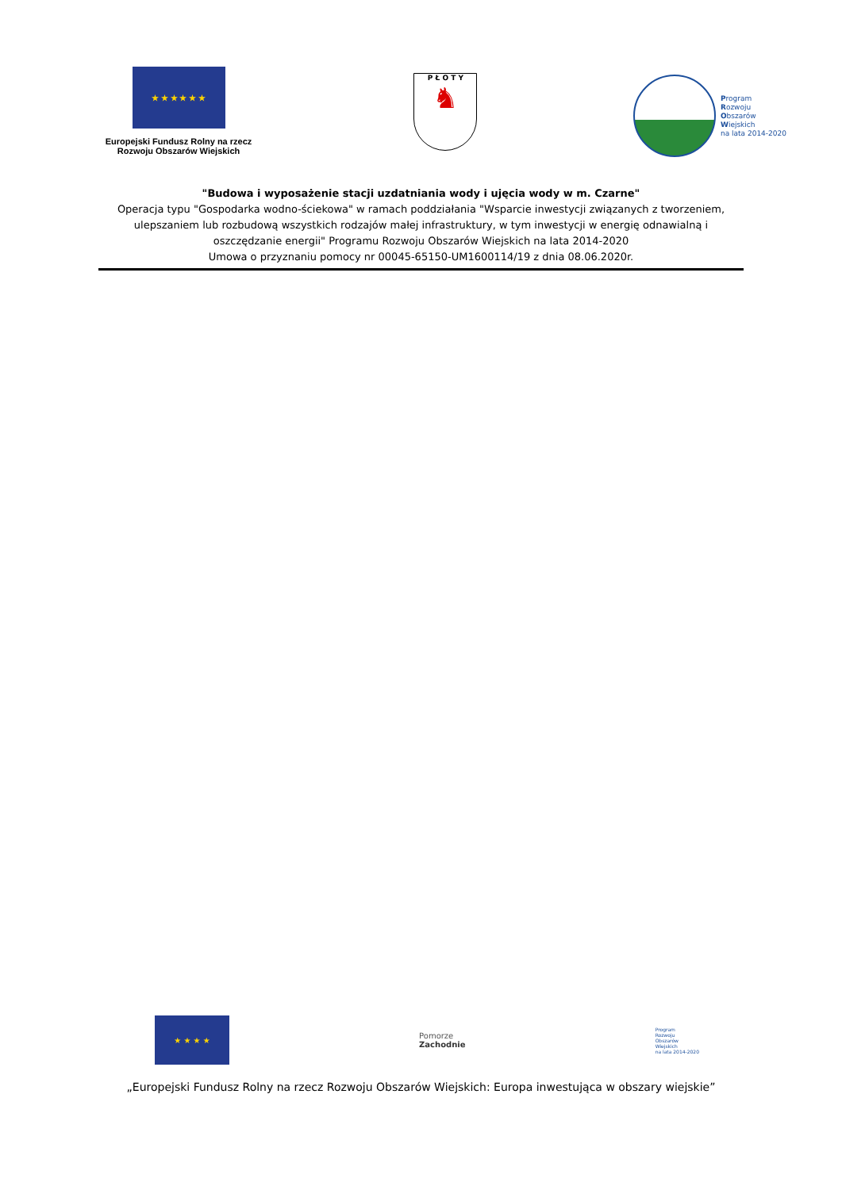★ ★ ★ ★ ★ ★
Europejski Fundusz Rolny na rzecz
Rozwoju Obszarów Wiejskich
P Ł O T Y
♞
Program
Rozwoju
Obszarów
Wiejskich
na lata 2014-2020
"Budowa i wyposażenie stacji uzdatniania wody i ujęcia wody w m. Czarne"
Operacja typu "Gospodarka wodno-ściekowa" w ramach poddziałania "Wsparcie inwestycji związanych z tworzeniem, ulepszaniem lub rozbudową wszystkich rodzajów małej infrastruktury, w tym inwestycji w energię odnawialną i oszczędzanie energii" Programu Rozwoju Obszarów Wiejskich na lata 2014-2020
Umowa o przyznaniu pomocy nr 00045-65150-UM1600114/19 z dnia 08.06.2020r.
★ ★ ★ ★
Pomorze
Zachodnie
Program
Rozwoju
Obszarów
Wiejskich
na lata 2014-2020
„Europejski Fundusz Rolny na rzecz Rozwoju Obszarów Wiejskich: Europa inwestująca w obszary wiejskie”